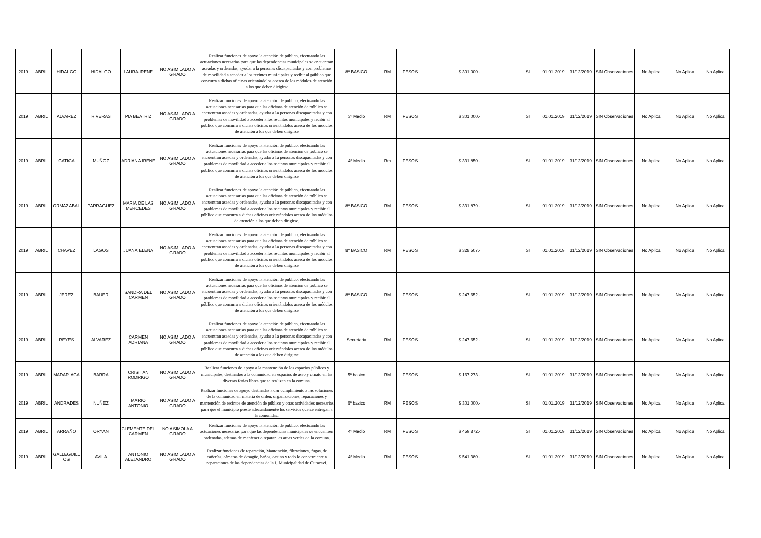| 2019 | ABRIL | HIDALGO | HIDALGO | LAURA IRENE | NO ASIMILADO A GRADO | Realizar funciones de apoyo la atención de público, efectuando las actuaciones necesarias para que las dependencias municipales se encuentran aseadas y ordenadas, ayudar a la personas discapacitadas y con problemas de movilidad a acceder a los recintos municipales y recibir al público que concurra a dichas oficinas orientándolos acerca de los módulos de atención a los que deben dirigirse | 8º BASICO | RM | PESOS | $ 301.000.- | SI | 01.01.2019 | 31/12/2019 | SIN Observaciones | No Aplica | No Aplica | No Aplica |
| 2019 | ABRIL | ALVAREZ | RIVERAS | PIA BEATRIZ | NO ASIMILADO A GRADO | Realizar funciones de apoyo la atención de público, efectuando las actuaciones necesarias para que las oficinas de atención de público se encuentran aseadas y ordenadas, ayudar a la personas discapacitadas y con problemas de movilidad a acceder a los recintos municipales y recibir al público que concurra a dichas oficinas orientándolos acerca de los módulos de atención a los que deben dirigirse | 3º Medio | RM | PESOS | $ 301.000.- | SI | 01.01.2019 | 31/12/2019 | SIN Observaciones | No Aplica | No Aplica | No Aplica |
| 2019 | ABRIL | GATICA | MUÑOZ | ADRIANA IRENE | NO ASIMILADO A GRADO | Realizar funciones de apoyo la atención de público, efectuando las actuaciones necesarias para que las oficinas de atención de público se encuentran aseadas y ordenadas, ayudar a la personas discapacitadas y con problemas de movilidad a acceder a los recintos municipales y recibir al público que concurra a dichas oficinas orientándolos acerca de los módulos de atención a los que deben dirigirse | 4º Medio | Rm | PESOS | $ 331.850.- | SI | 01.01.2019 | 31/12/2019 | SIN Observaciones | No Aplica | No Aplica | No Aplica |
| 2019 | ABRIL | ORMAZABAL | PARRAGUEZ | MARIA DE LAS MERCEDES | NO ASIMILADO A GRADO | Realizar funciones de apoyo la atención de público, efectuando las actuaciones necesarias para que las oficinas de atención de público se encuentran aseadas y ordenadas, ayudar a la personas discapacitadas y con problemas de movilidad a acceder a los recintos municipales y recibir al público que concurra a dichas oficinas orientándolos acerca de los módulos de atención a los que deben dirigirse. | 8º BASICO | RM | PESOS | $ 331.879.- | SI | 01.01.2019 | 31/12/2019 | SIN Observaciones | No Aplica | No Aplica | No Aplica |
| 2019 | ABRIL | CHAVEZ | LAGOS | JUANA ELENA | NO ASIMILADO A GRADO | Realizar funciones de apoyo la atención de público, efectuando las actuaciones necesarias para que las oficinas de atención de público se encuentran aseadas y ordenadas, ayudar a la personas discapacitadas y con problemas de movilidad a acceder a los recintos municipales y recibir al público que concurra a dichas oficinas orientándolos acerca de los módulos de atención a los que deben dirigirse | 8º BASICO | RM | PESOS | $ 328.507.- | SI | 01.01.2019 | 31/12/2019 | SIN Observaciones | No Aplica | No Aplica | No Aplica |
| 2019 | ABRIL | JEREZ | BAUER | SANDRA DEL CARMEN | NO ASIMILADO A GRADO | Realizar funciones de apoyo la atención de público, efectuando las actuaciones necesarias para que las oficinas de atención de público se encuentran aseadas y ordenadas, ayudar a la personas discapacitadas y con problemas de movilidad a acceder a los recintos municipales y recibir al público que concurra a dichas oficinas orientándolos acerca de los módulos de atención a los que deben dirigirse | 8º BASICO | RM | PESOS | $ 247.652.- | SI | 01.01.2019 | 31/12/2019 | SIN Observaciones | No Aplica | No Aplica | No Aplica |
| 2019 | ABRIL | REYES | ALVAREZ | CARMEN ADRIANA | NO ASIMILADO A GRADO | Realizar funciones de apoyo la atención de público, efectuando las actuaciones necesarias para que las oficinas de atención de público se encuentran aseadas y ordenadas, ayudar a la personas discapacitadas y con problemas de movilidad a acceder a los recintos municipales y recibir al público que concurra a dichas oficinas orientándolos acerca de los módulos de atención a los que deben dirigirse | Secretaria | RM | PESOS | $ 247.652.- | SI | 01.01.2019 | 31/12/2019 | SIN Observaciones | No Aplica | No Aplica | No Aplica |
| 2019 | ABRIL | MADARIAGA | BARRA | CRISTIAN RODRIGO | NO ASIMILADO A GRADO | Realizar funciones de apoyo a la mantención de los espacios públicos y municipales, destinados a la comunidad en espacios de aseo y ornato en las diversas ferias libres que se realizan en la comuna. | 5º basico | RM | PESOS | $ 167.273.- | SI | 01.01.2019 | 31/12/2019 | SIN Observaciones | No Aplica | No Aplica | No Aplica |
| 2019 | ABRIL | ANDRADES | NUÑEZ | MARIO ANTONIO | NO ASIMILADO A GRADO | Realizar funciones de apoyo destinadas a dar cumplimiento a las soluciones de la comunidad en materia de orden, organizaciones, reparaciones y mantención de recintos de atención de público y otras actividades necesarias para que el municipio preste adecuadamente los servicios que se entregan a la comunidad. | 6º basico | RM | PESOS | $ 301.000.- | SI | 01.01.2019 | 31/12/2019 | SIN Observaciones | No Aplica | No Aplica | No Aplica |
| 2019 | ABRIL | ARRAÑO | ORYAN | CLEMENTE DEL CARMEN | NO ASIMOLA A GRADO | Realizar funciones de apoyo la atención de público, efectuando las actuaciones necesarias para que las dependencias municipales se encuentren ordenadas, además de mantener o reparar las áreas verdes de la comuna. | 4º Medio | RM | PESOS | $ 459.872.- | SI | 01.01.2019 | 31/12/2019 | SIN Observaciones | No Aplica | No Aplica | No Aplica |
| 2019 | ABRIL | GALLEGUILL OS | AVILA | ANTONIO ALEJANDRO | NO ASIMILADO A GRADO | Realizar funciones de reparación, Mantención, filtraciones, fugas, de cañerías, cámaras de desagüe, baños, casino y todo lo concerniente a reparaciones de las dependencias de la I. Municipalidad de Curacavi. | 4º Medio | RM | PESOS | $ 541.380.- | SI | 01.01.2019 | 31/12/2019 | SIN Observaciones | No Aplica | No Aplica | No Aplica |